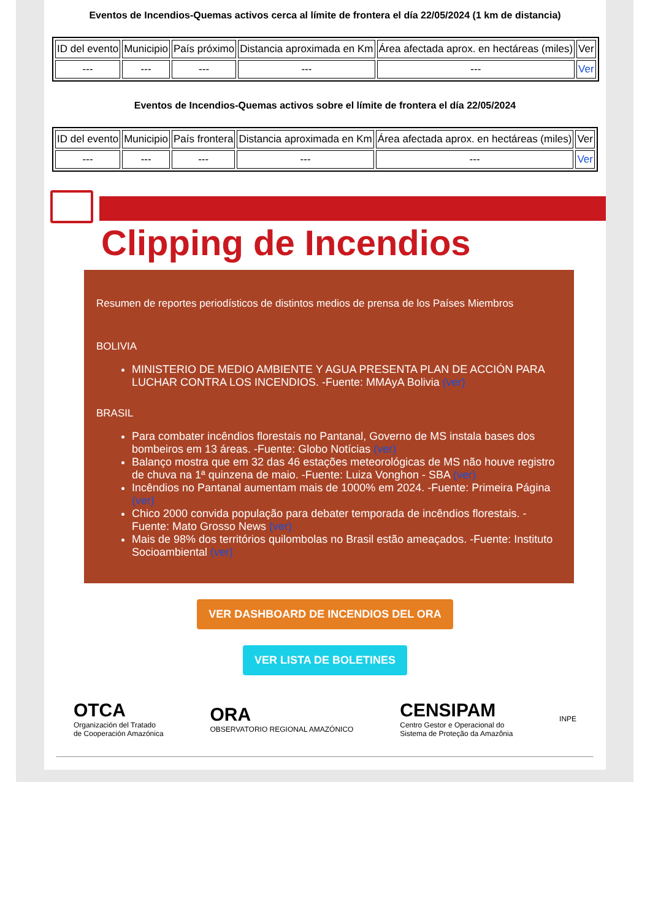Eventos de Incendios-Quemas activos cerca al límite de frontera el día 22/05/2024 (1 km de distancia)
| ID del evento | Municipio | País próximo | Distancia aproximada en Km | Área afectada aprox. en hectáreas (miles) | Ver |
| --- | --- | --- | --- | --- | --- |
| --- | --- | --- | --- | --- | Ver |
Eventos de Incendios-Quemas activos sobre el límite de frontera el día 22/05/2024
| ID del evento | Municipio | País frontera | Distancia aproximada en Km | Área afectada aprox. en hectáreas (miles) | Ver |
| --- | --- | --- | --- | --- | --- |
| --- | --- | --- | --- | --- | Ver |
Clipping de Incendios
Resumen de reportes periodísticos de distintos medios de prensa de los Países Miembros
BOLIVIA
MINISTERIO DE MEDIO AMBIENTE Y AGUA PRESENTA PLAN DE ACCIÓN PARA LUCHAR CONTRA LOS INCENDIOS. -Fuente: MMAyA Bolivia (ver)
BRASIL
Para combater incêndios florestais no Pantanal, Governo de MS instala bases dos bombeiros em 13 áreas. -Fuente: Globo Notícias (ver)
Balanço mostra que em 32 das 46 estações meteorológicas de MS não houve registro de chuva na 1ª quinzena de maio. -Fuente: Luiza Vonghon - SBA (ver)
Incêndios no Pantanal aumentam mais de 1000% em 2024. -Fuente: Primeira Página (ver)
Chico 2000 convida população para debater temporada de incêndios florestais. -Fuente: Mato Grosso News (ver)
Mais de 98% dos territórios quilombolas no Brasil estão ameaçados. -Fuente: Instituto Socioambiental (ver)
VER DASHBOARD DE INCENDIOS DEL ORA
VER LISTA DE BOLETINES
OTCA
Organización del Tratado
de Cooperación Amazónica
ORA
OBSERVATORIO REGIONAL AMAZÓNICO
CENSIPAM
Centro Gestor e Operacional do
Sistema de Proteção da Amazônia
INPE